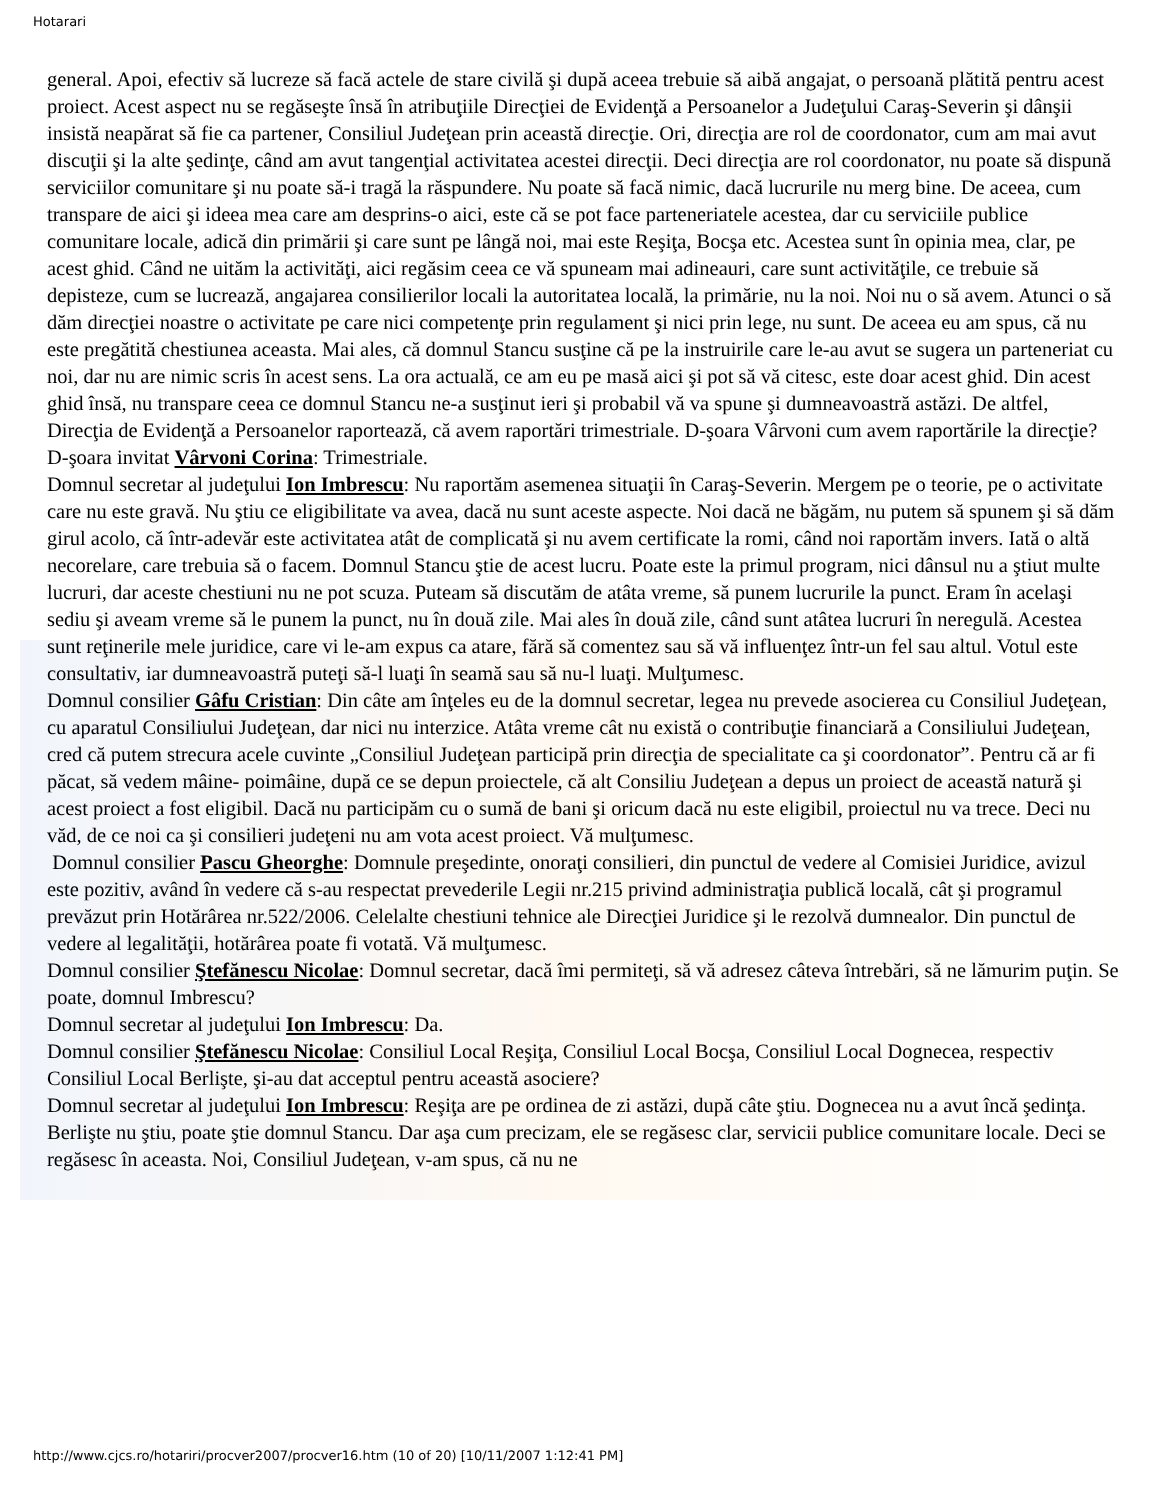Hotarari
general. Apoi, efectiv să lucreze să facă actele de stare civilă şi după aceea trebuie să aibă angajat, o persoană plătită pentru acest proiect. Acest aspect nu se regăseşte însă în atribuţiile Direcţiei de Evidenţă a Persoanelor a Judeţului Caraş-Severin şi dânşii insistă neapărat să fie ca partener, Consiliul Judeţean prin această direcţie. Ori, direcţia are rol de coordonator, cum am mai avut discuţii şi la alte şedinţe, când am avut tangenţial activitatea acestei direcţii. Deci direcţia are rol coordonator, nu poate să dispună serviciilor comunitare şi nu poate să-i tragă la răspundere. Nu poate să facă nimic, dacă lucrurile nu merg bine. De aceea, cum transpare de aici şi ideea mea care am desprins-o aici, este că se pot face parteneriatele acestea, dar cu serviciile publice comunitare locale, adică din primării şi care sunt pe lângă noi, mai este Reşiţa, Bocşa etc. Acestea sunt în opinia mea, clar, pe acest ghid. Când ne uităm la activităţi, aici regăsim ceea ce vă spuneam mai adineauri, care sunt activităţile, ce trebuie să depisteze, cum se lucrează, angajarea consilierilor locali la autoritatea locală, la primărie, nu la noi. Noi nu o să avem. Atunci o să dăm direcţiei noastre o activitate pe care nici competenţe prin regulament şi nici prin lege, nu sunt. De aceea eu am spus, că nu este pregătită chestiunea aceasta. Mai ales, că domnul Stancu susţine că pe la instruirile care le-au avut se sugera un parteneriat cu noi, dar nu are nimic scris în acest sens. La ora actuală, ce am eu pe masă aici şi pot să vă citesc, este doar acest ghid. Din acest ghid însă, nu transpare ceea ce domnul Stancu ne-a susţinut ieri şi probabil vă va spune şi dumneavoastră astăzi. De altfel, Direcţia de Evidenţă a Persoanelor raportează, că avem raportări trimestriale. D-şoara Vârvoni cum avem raportările la direcţie?
D-şoara invitat Vârvoni Corina: Trimestriale.
Domnul secretar al judeţului Ion Imbrescu: Nu raportăm asemenea situaţii în Caraş-Severin. Mergem pe o teorie, pe o activitate care nu este gravă. Nu ştiu ce eligibilitate va avea, dacă nu sunt aceste aspecte. Noi dacă ne băgăm, nu putem să spunem şi să dăm girul acolo, că într-adevăr este activitatea atât de complicată şi nu avem certificate la romi, când noi raportăm invers. Iată o altă necorelare, care trebuia să o facem. Domnul Stancu ştie de acest lucru. Poate este la primul program, nici dânsul nu a ştiut multe lucruri, dar aceste chestiuni nu ne pot scuza. Puteam să discutăm de atâta vreme, să punem lucrurile la punct. Eram în acelaşi sediu şi aveam vreme să le punem la punct, nu în două zile. Mai ales în două zile, când sunt atâtea lucruri în neregulă. Acestea sunt reţinerile mele juridice, care vi le-am expus ca atare, fără să comentez sau să vă influenţez într-un fel sau altul. Votul este consultativ, iar dumneavoastră puteţi să-l luaţi în seamă sau să nu-l luaţi. Mulţumesc.
Domnul consilier Gâfu Cristian: Din câte am înţeles eu de la domnul secretar, legea nu prevede asocierea cu Consiliul Judeţean, cu aparatul Consiliului Judeţean, dar nici nu interzice. Atâta vreme cât nu există o contribuţie financiară a Consiliului Judeţean, cred că putem strecura acele cuvinte „Consiliul Judeţean participă prin direcţia de specialitate ca şi coordonator”. Pentru că ar fi păcat, să vedem mâine- poimâine, după ce se depun proiectele, că alt Consiliu Judeţean a depus un proiect de această natură şi acest proiect a fost eligibil. Dacă nu participăm cu o sumă de bani şi oricum dacă nu este eligibil, proiectul nu va trece. Deci nu văd, de ce noi ca şi consilieri judeţeni nu am vota acest proiect. Vă mulţumesc.
Domnul consilier Pascu Gheorghe: Domnule preşedinte, onoraţi consilieri, din punctul de vedere al Comisiei Juridice, avizul este pozitiv, având în vedere că s-au respectat prevederile Legii nr.215 privind administraţia publică locală, cât şi programul prevăzut prin Hotărârea nr.522/2006. Celelalte chestiuni tehnice ale Direcţiei Juridice şi le rezolvă dumnealor. Din punctul de vedere al legalităţii, hotărârea poate fi votată. Vă mulţumesc.
Domnul consilier Ştefănescu Nicolae: Domnul secretar, dacă îmi permiteţi, să vă adresez câteva întrebări, să ne lămurim puţin. Se poate, domnul Imbrescu?
Domnul secretar al judeţului Ion Imbrescu: Da.
Domnul consilier Ştefănescu Nicolae: Consiliul Local Reşiţa, Consiliul Local Bocşa, Consiliul Local Dognecea, respectiv Consiliul Local Berlişte, şi-au dat acceptul pentru această asociere?
Domnul secretar al judeţului Ion Imbrescu: Reşiţa are pe ordinea de zi astăzi, după câte ştiu. Dognecea nu a avut încă şedinţa. Berlişte nu ştiu, poate ştie domnul Stancu. Dar aşa cum precizam, ele se regăsesc clar, servicii publice comunitare locale. Deci se regăsesc în aceasta. Noi, Consiliul Judeţean, v-am spus, că nu ne
http://www.cjcs.ro/hotariri/procver2007/procver16.htm (10 of 20) [10/11/2007 1:12:41 PM]